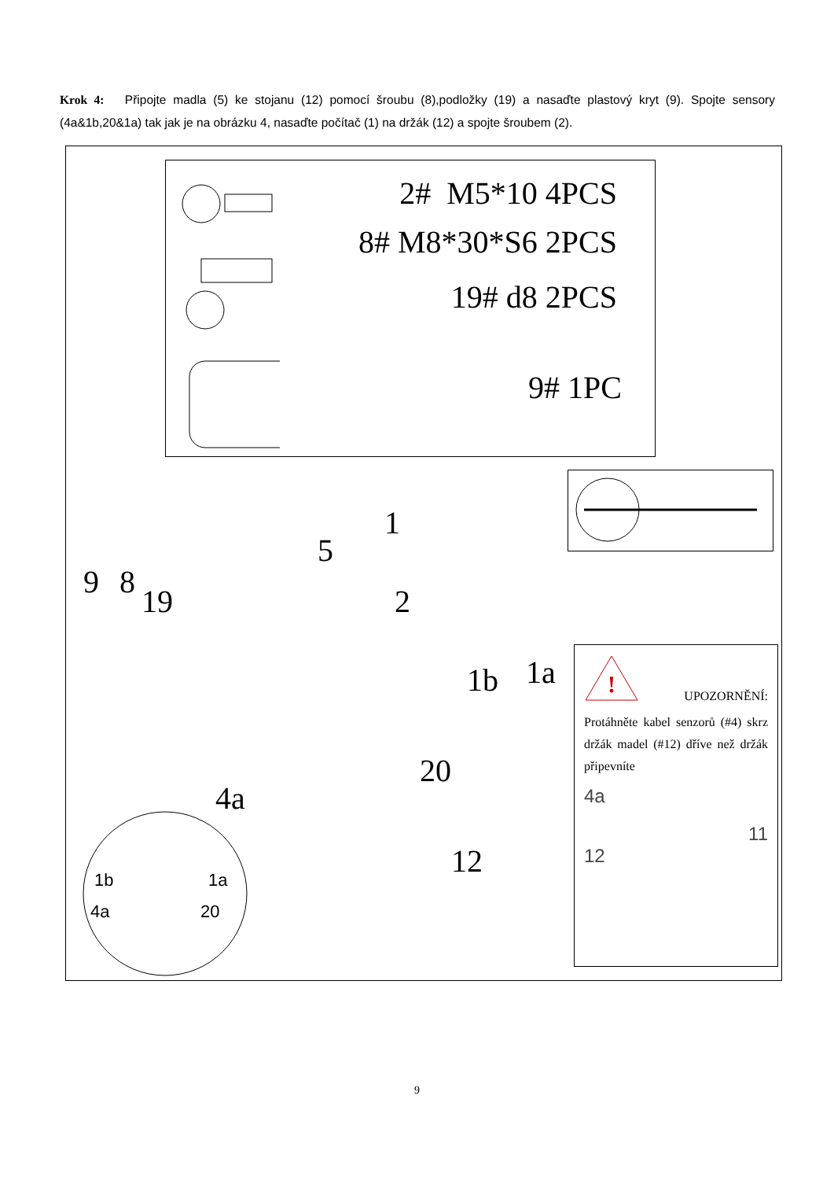Krok 4: Připojte madla (5) ke stojanu (12) pomocí šroubu (8),podložky (19) a nasaďte plastový kryt (9). Spojte sensory (4a&1b,20&1a) tak jak je na obrázku 4, nasaďte počítač (1) na držák (12) a spojte šroubem (2).
2# M5*10 4PCS
8# M8*30*S6 2PCS
19# d8 2PCS
9# 1PC
1
5
9 8
19 2
1b 1a
20
4a
12
1b
1a
4a
20
!
UPOZORNĚNÍ:
Protáhněte kabel senzorů (#4) skrz držák madel (#12) dříve než držák připevníte
4a
11
12
9